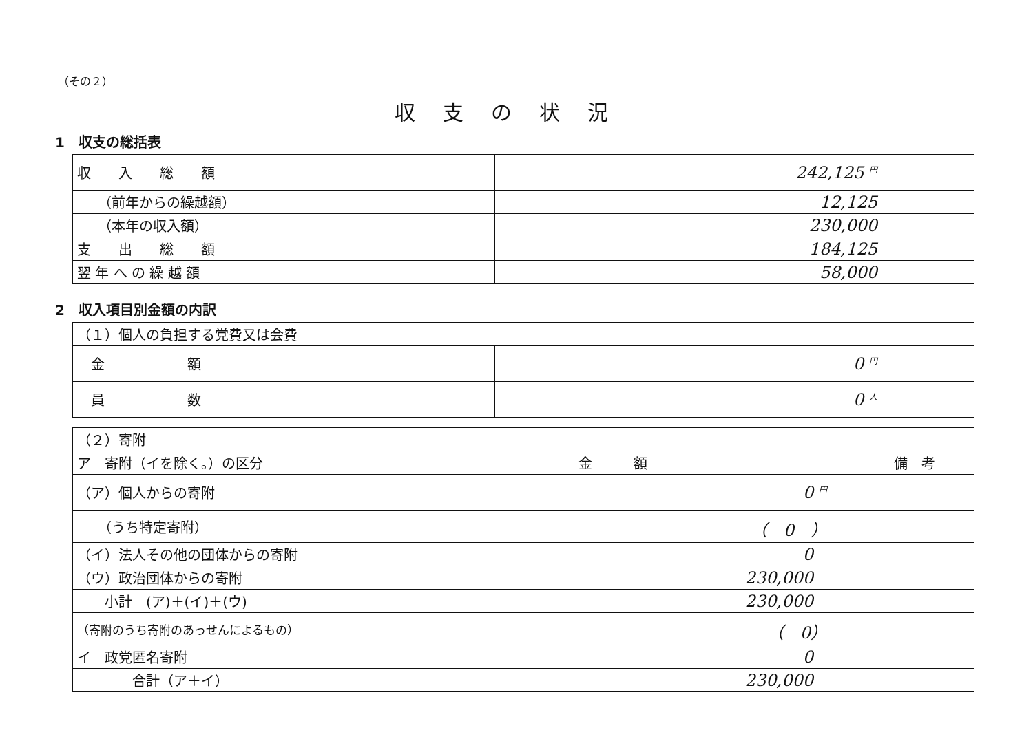（その２）
収支の状況
1　収支の総括表
| 収 入 総 額 | 242,125 円 |
| （前年からの繰越額） | 12,125 |
| （本年の収入額） | 230,000 |
| 支 出 総 額 | 184,125 |
| 翌 年 へ の 繰 越 額 | 58,000 |
2　収入項目別金額の内訳
| （１）個人の負担する党費又は会費 | |
| 金 額 | 0 円 |
| 員 数 | 0 人 |
| （２）寄附 | | |
| ア 寄附（イを除く。）の区分 | 金 額 | 備 考 |
| （ア）個人からの寄附 | 0 円 | |
| （うち特定寄附） | （ 0 ） | |
| （イ）法人その他の団体からの寄附 | 0 | |
| （ウ）政治団体からの寄附 | 230,000 | |
| 小計 (ア)＋(イ)＋(ウ) | 230,000 | |
| （寄附のうち寄附のあっせんによるもの） | （ 0） | |
| イ 政党匿名寄附 | 0 | |
| 合計（ア＋イ） | 230,000 | |